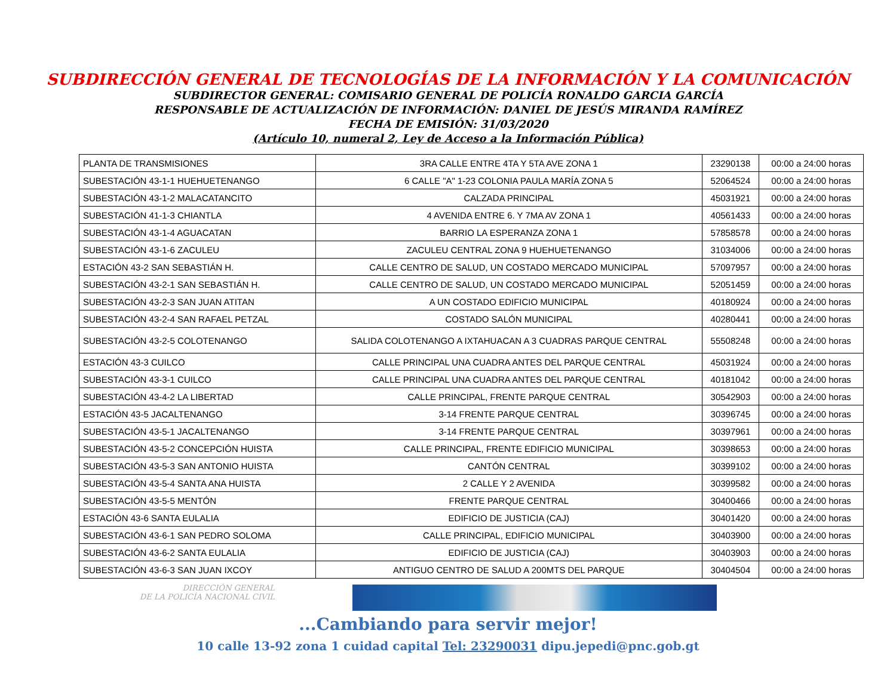SUBDIRECCIÓN GENERAL DE TECNOLOGÍAS DE LA INFORMACIÓN Y LA COMUNICACIÓN
SUBDIRECTOR GENERAL: COMISARIO GENERAL DE POLICÍA RONALDO GARCIA GARCÍA
RESPONSABLE DE ACTUALIZACIÓN DE INFORMACIÓN: DANIEL DE JESÚS MIRANDA RAMÍREZ
FECHA DE EMISIÓN: 31/03/2020
(Artículo 10, numeral 2, Ley de Acceso a la Información Pública)
| PLANTA DE TRANSMISIONES | 3RA CALLE ENTRE 4TA Y 5TA AVE ZONA 1 | 23290138 | 00:00 a 24:00 horas |
| SUBESTACIÓN 43-1-1 HUEHUETENANGO | 6 CALLE "A" 1-23 COLONIA PAULA MARÍA ZONA 5 | 52064524 | 00:00 a 24:00 horas |
| SUBESTACIÓN 43-1-2 MALACATANCITO | CALZADA PRINCIPAL | 45031921 | 00:00 a 24:00 horas |
| SUBESTACIÓN 41-1-3 CHIANTLA | 4 AVENIDA ENTRE 6. Y 7MA AV ZONA 1 | 40561433 | 00:00 a 24:00 horas |
| SUBESTACIÓN 43-1-4 AGUACATAN | BARRIO LA ESPERANZA ZONA 1 | 57858578 | 00:00 a 24:00 horas |
| SUBESTACIÓN 43-1-6 ZACULEU | ZACULEU CENTRAL ZONA 9 HUEHUETENANGO | 31034006 | 00:00 a 24:00 horas |
| ESTACIÓN 43-2 SAN SEBASTIÁN H. | CALLE CENTRO DE SALUD, UN COSTADO MERCADO MUNICIPAL | 57097957 | 00:00 a 24:00 horas |
| SUBESTACIÓN 43-2-1 SAN SEBASTIÁN H. | CALLE CENTRO DE SALUD, UN COSTADO MERCADO MUNICIPAL | 52051459 | 00:00 a 24:00 horas |
| SUBESTACIÓN 43-2-3 SAN JUAN ATITAN | A UN COSTADO EDIFICIO MUNICIPAL | 40180924 | 00:00 a 24:00 horas |
| SUBESTACIÓN 43-2-4 SAN RAFAEL PETZAL | COSTADO SALÓN MUNICIPAL | 40280441 | 00:00 a 24:00 horas |
| SUBESTACIÓN 43-2-5 COLOTENANGO | SALIDA COLOTENANGO A IXTAHUACAN A 3 CUADRAS PARQUE CENTRAL | 55508248 | 00:00 a 24:00 horas |
| ESTACIÓN 43-3 CUILCO | CALLE PRINCIPAL UNA CUADRA ANTES DEL PARQUE CENTRAL | 45031924 | 00:00 a 24:00 horas |
| SUBESTACIÓN 43-3-1 CUILCO | CALLE PRINCIPAL UNA CUADRA ANTES DEL PARQUE CENTRAL | 40181042 | 00:00 a 24:00 horas |
| SUBESTACIÓN 43-4-2 LA LIBERTAD | CALLE PRINCIPAL, FRENTE PARQUE CENTRAL | 30542903 | 00:00 a 24:00 horas |
| ESTACIÓN 43-5 JACALTENANGO | 3-14 FRENTE PARQUE CENTRAL | 30396745 | 00:00 a 24:00 horas |
| SUBESTACIÓN 43-5-1 JACALTENANGO | 3-14 FRENTE PARQUE CENTRAL | 30397961 | 00:00 a 24:00 horas |
| SUBESTACIÓN 43-5-2 CONCEPCIÓN HUISTA | CALLE PRINCIPAL, FRENTE EDIFICIO MUNICIPAL | 30398653 | 00:00 a 24:00 horas |
| SUBESTACIÓN 43-5-3 SAN ANTONIO HUISTA | CANTÓN CENTRAL | 30399102 | 00:00 a 24:00 horas |
| SUBESTACIÓN 43-5-4 SANTA ANA HUISTA | 2 CALLE Y 2 AVENIDA | 30399582 | 00:00 a 24:00 horas |
| SUBESTACIÓN 43-5-5 MENTÓN | FRENTE PARQUE CENTRAL | 30400466 | 00:00 a 24:00 horas |
| ESTACIÓN 43-6 SANTA EULALIA | EDIFICIO DE JUSTICIA (CAJ) | 30401420 | 00:00 a 24:00 horas |
| SUBESTACIÓN 43-6-1 SAN PEDRO SOLOMA | CALLE PRINCIPAL, EDIFICIO MUNICIPAL | 30403900 | 00:00 a 24:00 horas |
| SUBESTACIÓN 43-6-2 SANTA EULALIA | EDIFICIO DE JUSTICIA (CAJ) | 30403903 | 00:00 a 24:00 horas |
| SUBESTACIÓN 43-6-3 SAN JUAN IXCOY | ANTIGUO CENTRO DE SALUD A 200MTS DEL PARQUE | 30404504 | 00:00 a 24:00 horas |
DIRECCIÓN GENERAL
DE LA POLICÍA NACIONAL CIVIL
...Cambiando para servir mejor!
10 calle 13-92 zona 1 cuidad capital Tel: 23290031 dipu.jepedi@pnc.gob.gt